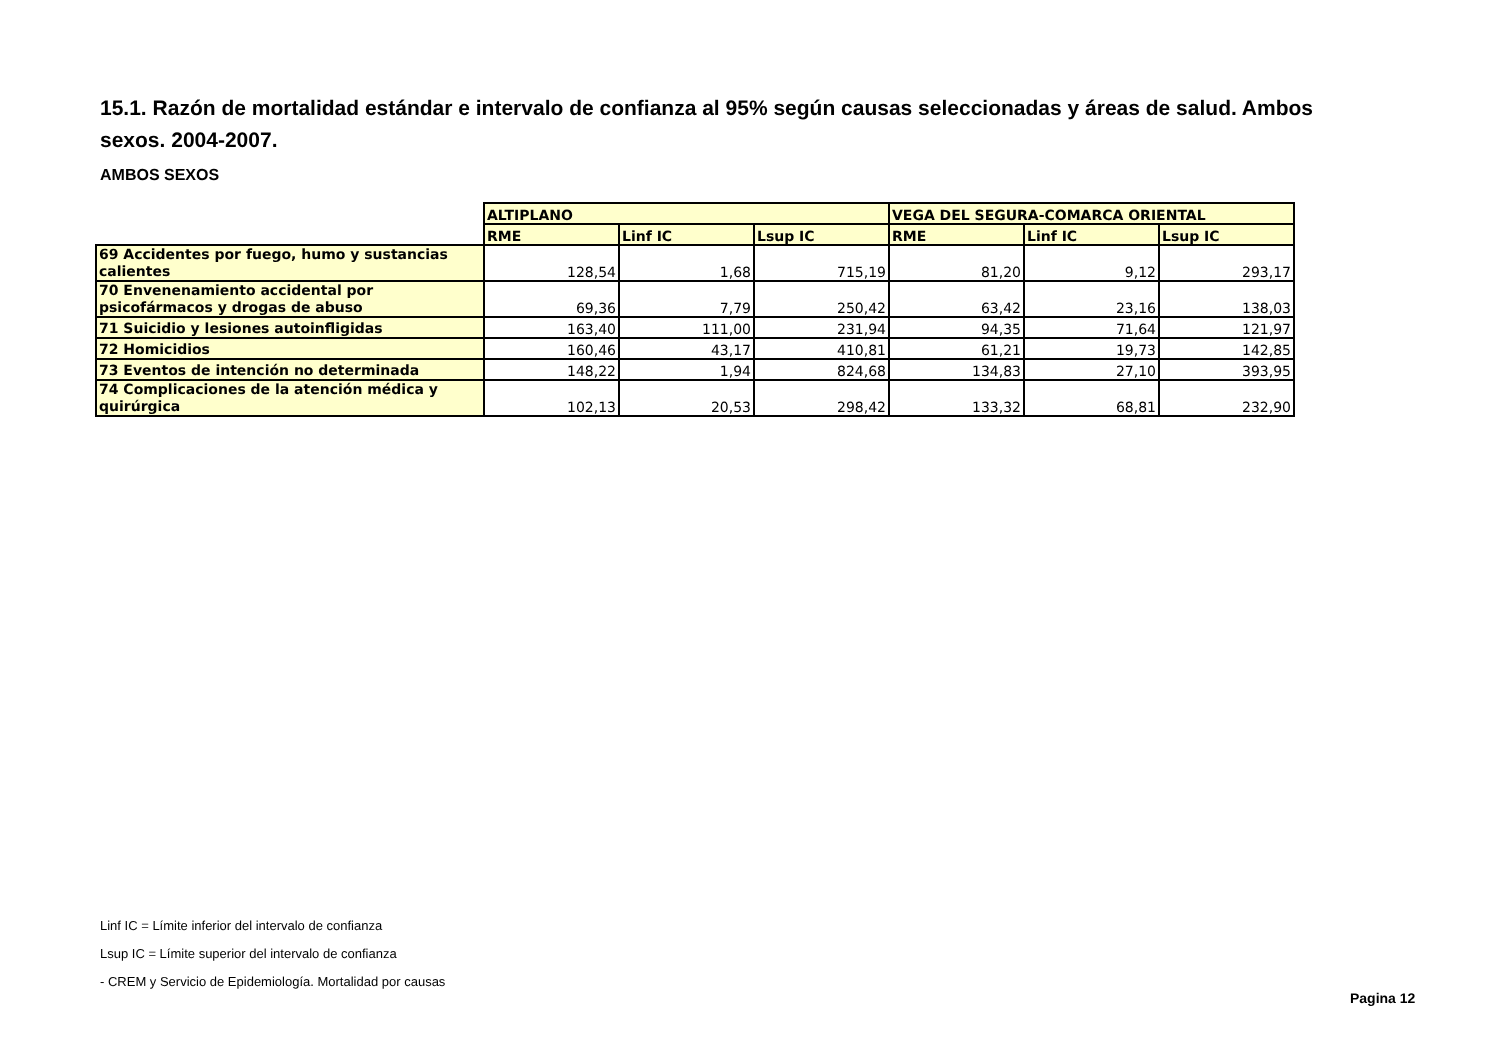15.1. Razón de mortalidad estándar e intervalo de confianza al 95% según causas seleccionadas y áreas de salud. Ambos sexos. 2004-2007.
AMBOS SEXOS
| | ALTIPLANO | | | VEGA DEL SEGURA-COMARCA ORIENTAL | | |
| --- | --- | --- | --- | --- | --- | --- |
| | RME | Linf IC | Lsup IC | RME | Linf IC | Lsup IC |
| 69 Accidentes por fuego, humo y sustancias calientes | 128,54 | 1,68 | 715,19 | 81,20 | 9,12 | 293,17 |
| 70 Envenenamiento accidental por psicofármacos y drogas de abuso | 69,36 | 7,79 | 250,42 | 63,42 | 23,16 | 138,03 |
| 71 Suicidio y lesiones autoinfligidas | 163,40 | 111,00 | 231,94 | 94,35 | 71,64 | 121,97 |
| 72 Homicidios | 160,46 | 43,17 | 410,81 | 61,21 | 19,73 | 142,85 |
| 73 Eventos de intención no determinada | 148,22 | 1,94 | 824,68 | 134,83 | 27,10 | 393,95 |
| 74 Complicaciones de la atención médica y quirúrgica | 102,13 | 20,53 | 298,42 | 133,32 | 68,81 | 232,90 |
Linf IC = Límite inferior del intervalo de confianza
Lsup IC = Límite superior del intervalo de confianza
- CREM y Servicio de Epidemiología. Mortalidad por causas
Pagina 12